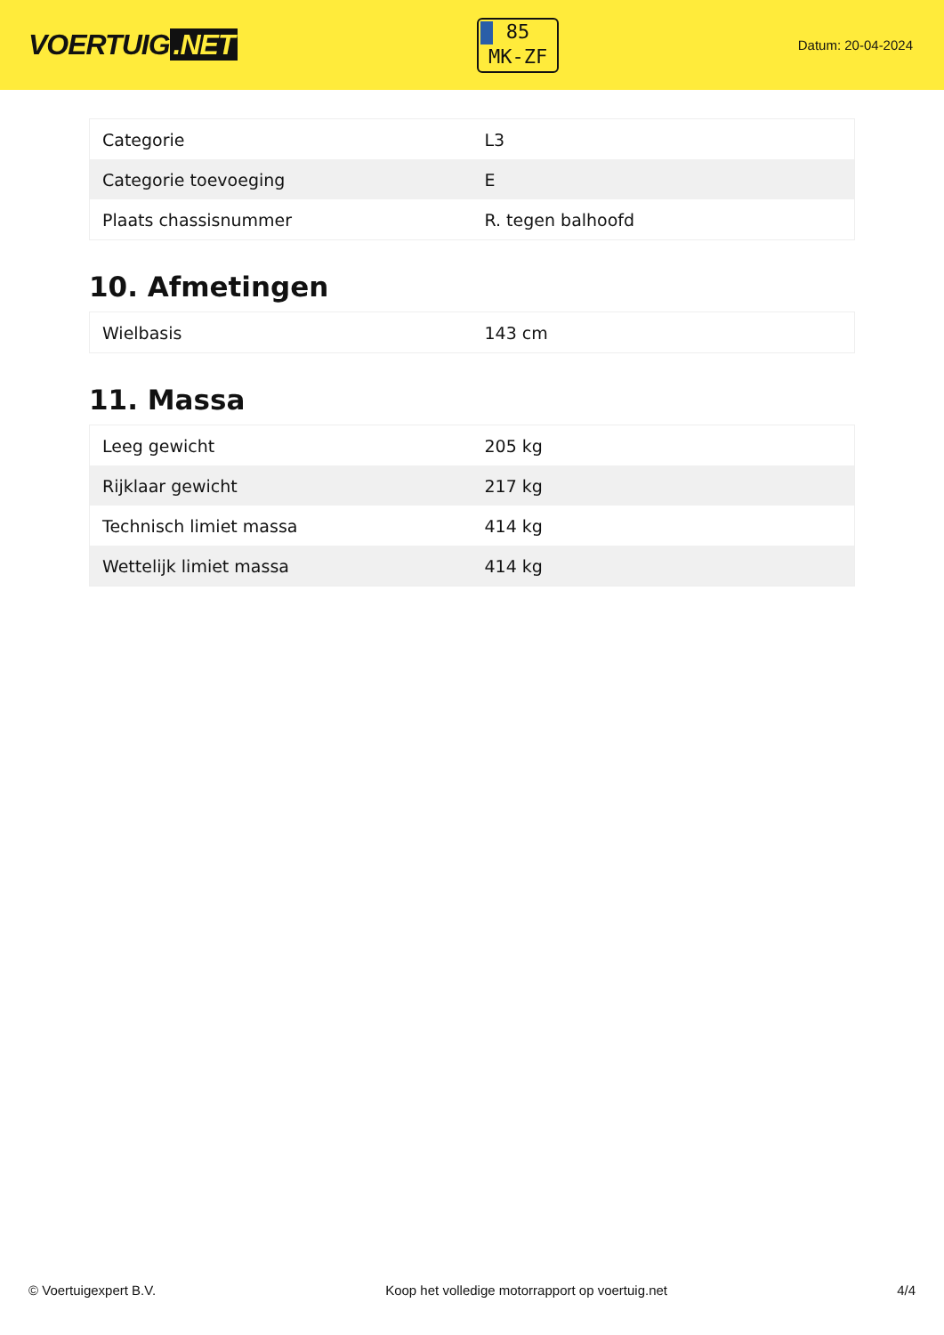VOERTUIG.NET
85
MK-ZF
Datum: 20-04-2024
| Categorie | L3 |
| Categorie toevoeging | E |
| Plaats chassisnummer | R. tegen balhoofd |
10. Afmetingen
| Wielbasis | 143 cm |
11. Massa
| Leeg gewicht | 205 kg |
| Rijklaar gewicht | 217 kg |
| Technisch limiet massa | 414 kg |
| Wettelijk limiet massa | 414 kg |
© Voertuigexpert B.V. Koop het volledige motorrapport op voertuig.net 4/4